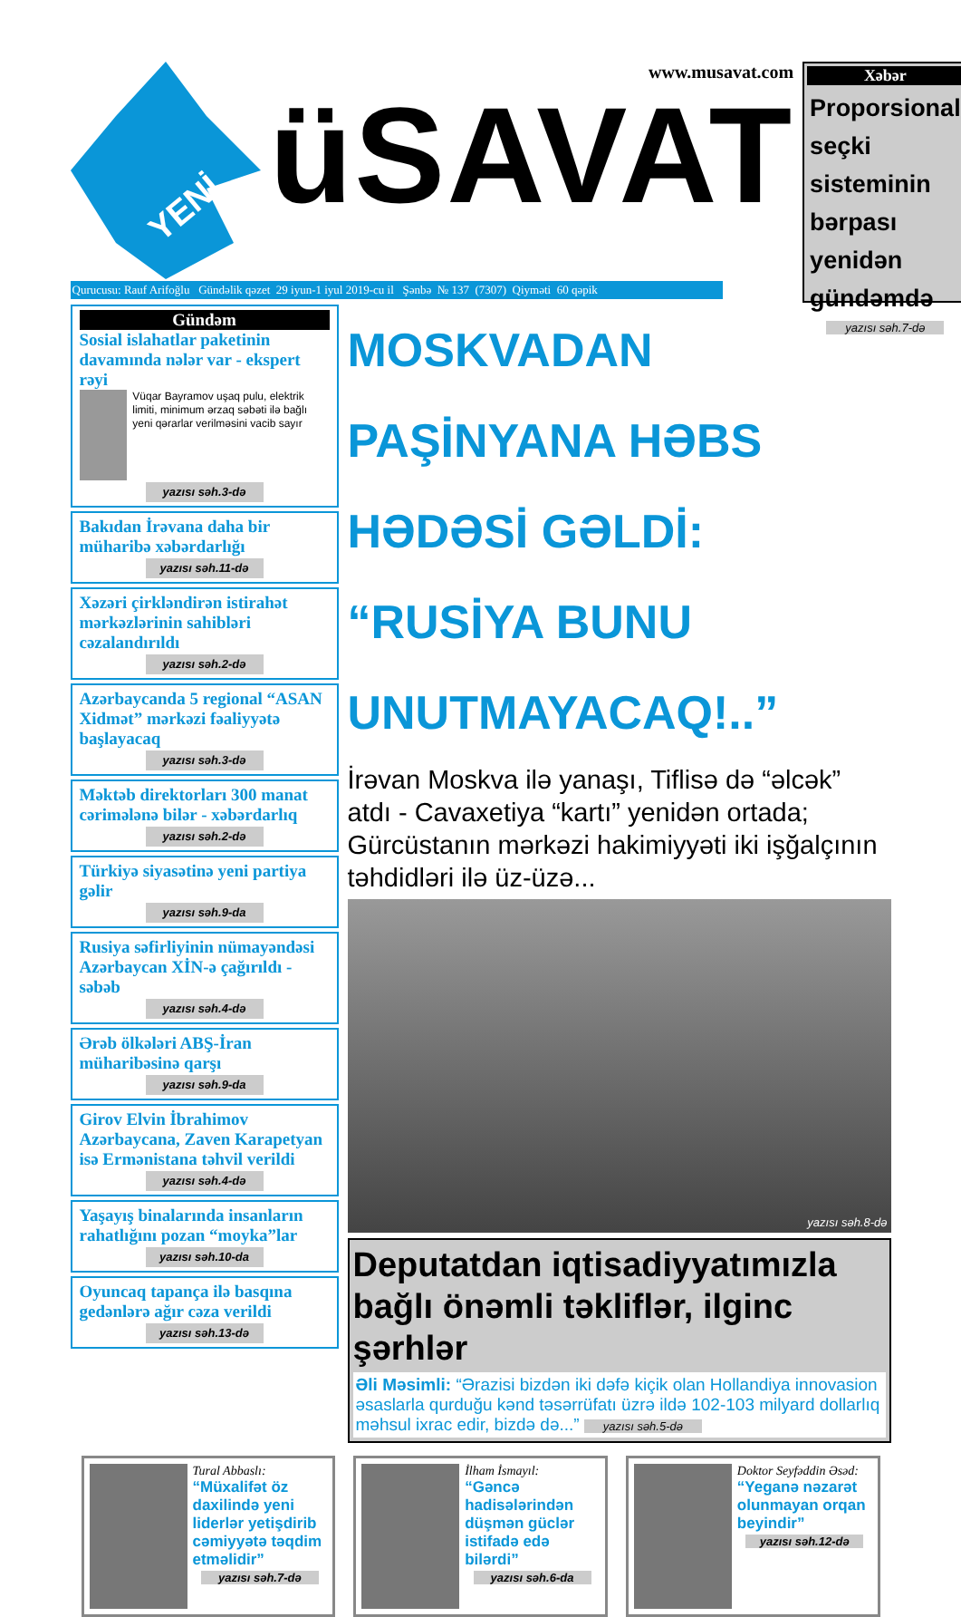YENİ
www.musavat.com
üSAVAT
Xəbər
Proporsional seçki sisteminin bərpası yenidən gündəmdə
yazısı səh.7-də
Qurucusu: Rauf Arifoğlu Gündəlik qəzet 29 iyun-1 iyul 2019-cu il Şənbə № 137 (7307) Qiyməti 60 qəpik
Gündəm
Sosial islahatlar paketinin davamında nələr var - ekspert rəyi
Vüqar Bayramov uşaq pulu, elektrik limiti, minimum ərzaq səbəti ilə bağlı yeni qərarlar verilməsini vacib sayır
yazısı səh.3-də
Bakıdan İrəvana daha bir müharibə xəbərdarlığı
yazısı səh.11-də
Xəzəri çirkləndirən istirahət mərkəzlərinin sahibləri cəzalandırıldı
yazısı səh.2-də
Azərbaycanda 5 regional “ASAN Xidmət” mərkəzi fəaliyyətə başlayacaq
yazısı səh.3-də
Məktəb direktorları 300 manat cərimələnə bilər - xəbərdarlıq
yazısı səh.2-də
Türkiyə siyasətinə yeni partiya gəlir
yazısı səh.9-da
Rusiya səfirliyinin nümayəndəsi Azərbaycan XİN-ə çağırıldı - səbəb
yazısı səh.4-də
Ərəb ölkələri ABŞ-İran müharibəsinə qarşı
yazısı səh.9-da
Girov Elvin İbrahimov Azərbaycana, Zaven Karapetyan isə Ermənistana təhvil verildi
yazısı səh.4-də
Yaşayış binalarında insanların rahatlığını pozan “moyka”lar
yazısı səh.10-da
Oyuncaq tapança ilə basqına gedənlərə ağır cəza verildi
yazısı səh.13-də
MOSKVADAN PAŞİNYANA HƏBS HƏDƏSİ GƏLDİ: “RUSİYA BUNU UNUTMAYACAQ!..”
İrəvan Moskva ilə yanaşı, Tiflisə də “əlcək” atdı - Cavaxetiya “kartı” yenidən ortada; Gürcüstanın mərkəzi hakimiyyəti iki işğalçının təhdidləri ilə üz-üzə...
yazısı səh.8-də
Deputatdan iqtisadiyyatımızla bağlı önəmli təkliflər, ilginc şərhlər
Əli Məsimli: “Ərazisi bizdən iki dəfə kiçik olan Hollandiya innovasion əsaslarla qurduğu kənd təsərrüfatı üzrə ildə 102-103 milyard dollarlıq məhsul ixrac edir, bizdə də...” yazısı səh.5-də
Tural Abbaslı:
“Müxalifət öz daxilində yeni liderlər yetişdirib cəmiyyətə təqdim etməlidir”
yazısı səh.7-də
İlham İsmayıl:
“Gəncə hadisələrindən düşmən güclər istifadə edə bilərdi”
yazısı səh.6-da
Doktor Seyfəddin Əsəd:
“Yeganə nəzarət olunmayan orqan beyindir”
yazısı səh.12-də